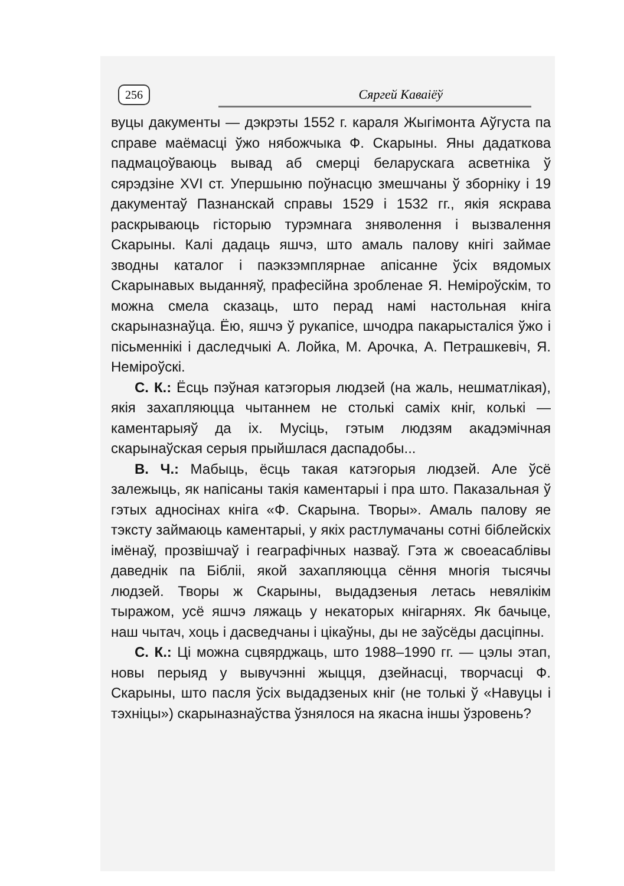256 Сяргей Каваіёў
вуцы дакументы — дэкрэты 1552 г. караля Жыгімонта Аўгуста па справе маёмасці ўжо нябожчыка Ф. Скарыны. Яны дадаткова падмацоўваюць вывад аб смерці беларускага асветніка ў сярэдзіне XVI ст. Упершыню поўнасцю змешчаны ў зборніку і 19 дакументаў Пазнанскай справы 1529 і 1532 гг., якія яскрава раскрываюць гісторыю турэмнага зняволення і вызвалення Скарыны. Калі дадаць яшчэ, што амаль палову кнігі займае зводны каталог і паэкзэмплярнае апісанне ўсіх вядомых Скарынавых выданняў, прафесійна зробленае Я. Неміроўскім, то можна смела сказаць, што перад намі настольная кніга скарыназнаўца. Ёю, яшчэ ў рукапісе, шчодра пакарысталіся ўжо і пісьменнікі і даследчыкі А. Лойка, М. Арочка, А. Петрашкевіч, Я. Неміроўскі.
С. К.: Ёсць пэўная катэгорыя людзей (на жаль, нешматлікая), якія захапляюцца чытаннем не столькі саміх кніг, колькі — каментарыяў да іх. Мусіць, гэтым людзям акадэмічная скарынаўская серыя прыйшлася даспадобы...
В. Ч.: Мабыць, ёсць такая катэгорыя людзей. Але ўсё залежыць, як напісаны такія каментарыі і пра што. Паказальная ў гэтых адносінах кніга «Ф. Скарына. Творы». Амаль палову яе тэксту займаюць каментарыі, у якіх растлумачаны сотні біблейскіх імёнаў, прозвішчаў і геаграфічных назваў. Гэта ж своеасаблівы даведнік па Бібліі, якой захапляюцца сёння многія тысячы людзей. Творы ж Скарыны, выдадзеныя летась невялікім тыражом, усё яшчэ ляжаць у некаторых кнігарнях. Як бачыце, наш чытач, хоць і дасведчаны і цікаўны, ды не заўсёды дасціпны.
С. К.: Ці можна сцвярджаць, што 1988–1990 гг. — цэлы этап, новы перыяд у вывучэнні жыцця, дзейнасці, творчасці Ф. Скарыны, што пасля ўсіх выдадзеных кніг (не толькі ў «Навуцы і тэхніцы») скарыназнаўства ўзнялося на якасна іншы ўзровень?